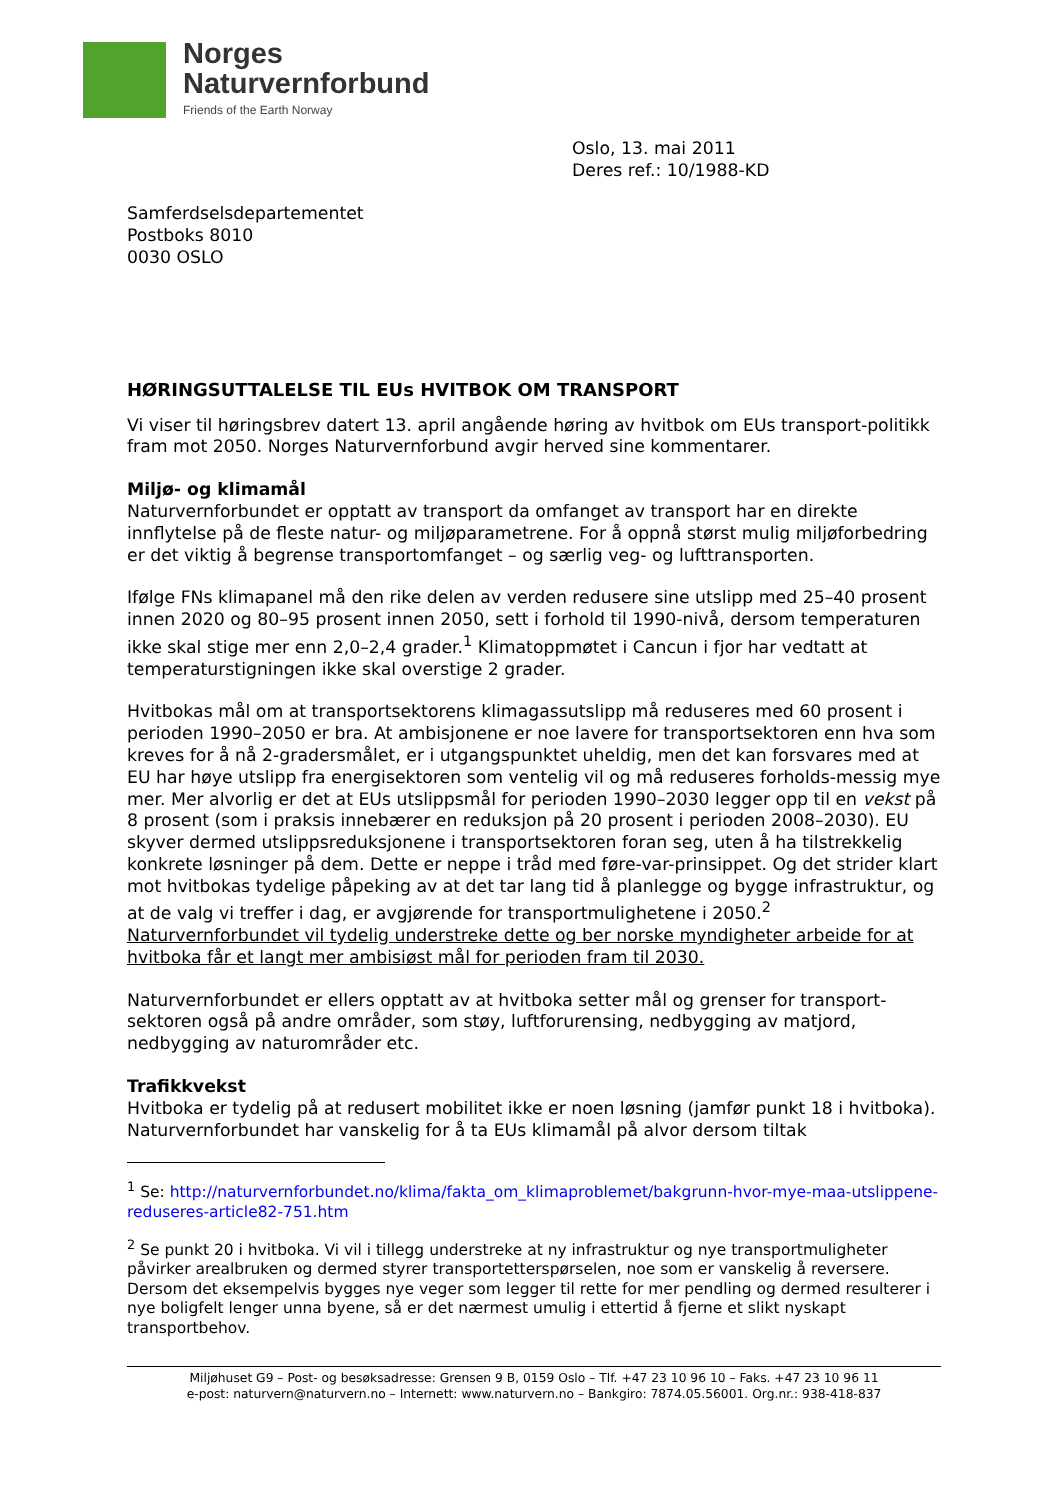Norges
Naturvernforbund
Friends of the Earth Norway
Oslo, 13. mai 2011
Deres ref.: 10/1988-KD
Samferdselsdepartementet
Postboks 8010
0030 OSLO
HØRINGSUTTALELSE TIL EUs HVITBOK OM TRANSPORT
Vi viser til høringsbrev datert 13. april angående høring av hvitbok om EUs transport-politikk fram mot 2050. Norges Naturvernforbund avgir herved sine kommentarer.
Miljø- og klimamål
Naturvernforbundet er opptatt av transport da omfanget av transport har en direkte innflytelse på de fleste natur- og miljøparametrene. For å oppnå størst mulig miljøforbedring er det viktig å begrense transportomfanget – og særlig veg- og lufttransporten.
Ifølge FNs klimapanel må den rike delen av verden redusere sine utslipp med 25–40 prosent innen 2020 og 80–95 prosent innen 2050, sett i forhold til 1990-nivå, dersom temperaturen ikke skal stige mer enn 2,0–2,4 grader.<sup>1</sup> Klimatoppmøtet i Cancun i fjor har vedtatt at temperaturstigningen ikke skal overstige 2 grader.
Hvitbokas mål om at transportsektorens klimagassutslipp må reduseres med 60 prosent i perioden 1990–2050 er bra. At ambisjonene er noe lavere for transportsektoren enn hva som kreves for å nå 2-gradersmålet, er i utgangspunktet uheldig, men det kan forsvares med at EU har høye utslipp fra energisektoren som ventelig vil og må reduseres forholds-messig mye mer. Mer alvorlig er det at EUs utslippsmål for perioden 1990–2030 legger opp til en vekst på 8 prosent (som i praksis innebærer en reduksjon på 20 prosent i perioden 2008–2030). EU skyver dermed utslippsreduksjonene i transportsektoren foran seg, uten å ha tilstrekkelig konkrete løsninger på dem. Dette er neppe i tråd med føre-var-prinsippet. Og det strider klart mot hvitbokas tydelige påpeking av at det tar lang tid å planlegge og bygge infrastruktur, og at de valg vi treffer i dag, er avgjørende for transportmulighetene i 2050.<sup>2</sup> Naturvernforbundet vil tydelig understreke dette og ber norske myndigheter arbeide for at hvitboka får et langt mer ambisiøst mål for perioden fram til 2030.
Naturvernforbundet er ellers opptatt av at hvitboka setter mål og grenser for transport-sektoren også på andre områder, som støy, luftforurensing, nedbygging av matjord, nedbygging av naturområder etc.
Trafikkvekst
Hvitboka er tydelig på at redusert mobilitet ikke er noen løsning (jamfør punkt 18 i hvitboka). Naturvernforbundet har vanskelig for å ta EUs klimamål på alvor dersom tiltak
<sup>1</sup> Se: http://naturvernforbundet.no/klima/fakta_om_klimaproblemet/bakgrunn-hvor-mye-maa-utslippene-reduseres-article82-751.htm
<sup>2</sup> Se punkt 20 i hvitboka. Vi vil i tillegg understreke at ny infrastruktur og nye transportmuligheter påvirker arealbruken og dermed styrer transportetterspørselen, noe som er vanskelig å reversere. Dersom det eksempelvis bygges nye veger som legger til rette for mer pendling og dermed resulterer i nye boligfelt lenger unna byene, så er det nærmest umulig i ettertid å fjerne et slikt nyskapt transportbehov.
Miljøhuset G9 – Post- og besøksadresse: Grensen 9 B, 0159 Oslo – Tlf. +47 23 10 96 10 – Faks. +47 23 10 96 11
e-post: naturvern@naturvern.no – Internett: www.naturvern.no – Bankgiro: 7874.05.56001. Org.nr.: 938-418-837